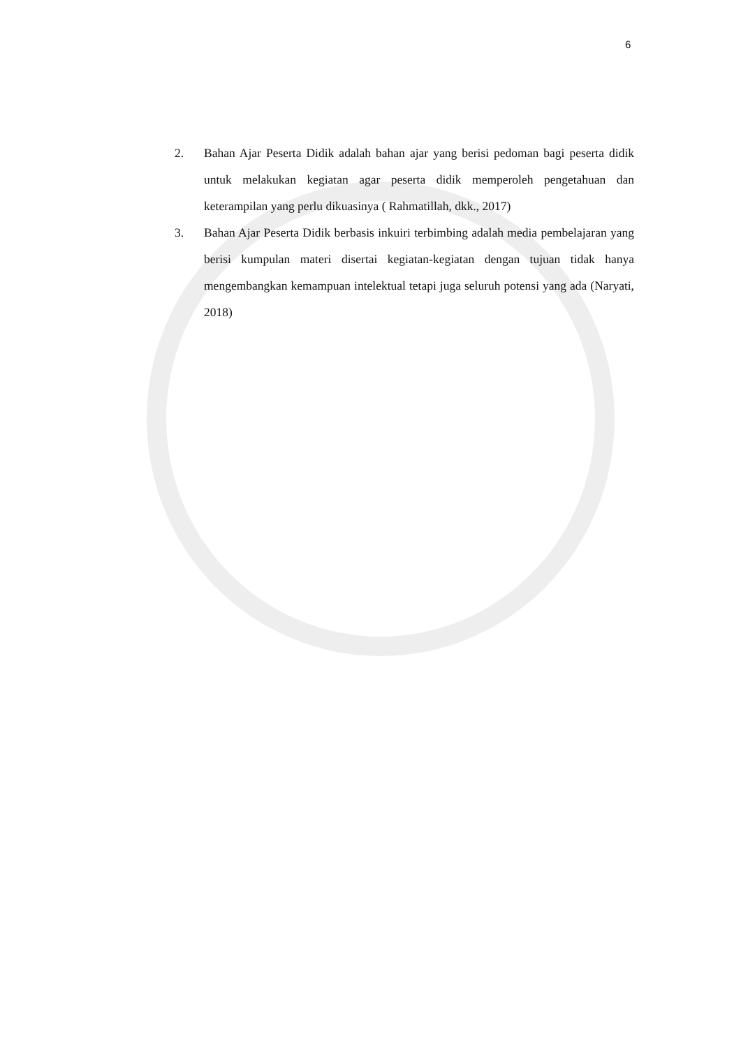6
2. Bahan Ajar Peserta Didik adalah bahan ajar yang berisi pedoman bagi peserta didik untuk melakukan kegiatan agar peserta didik memperoleh pengetahuan dan keterampilan yang perlu dikuasinya ( Rahmatillah, dkk., 2017)
3. Bahan Ajar Peserta Didik berbasis inkuiri terbimbing adalah media pembelajaran yang berisi kumpulan materi disertai kegiatan-kegiatan dengan tujuan tidak hanya mengembangkan kemampuan intelektual tetapi juga seluruh potensi yang ada (Naryati, 2018)